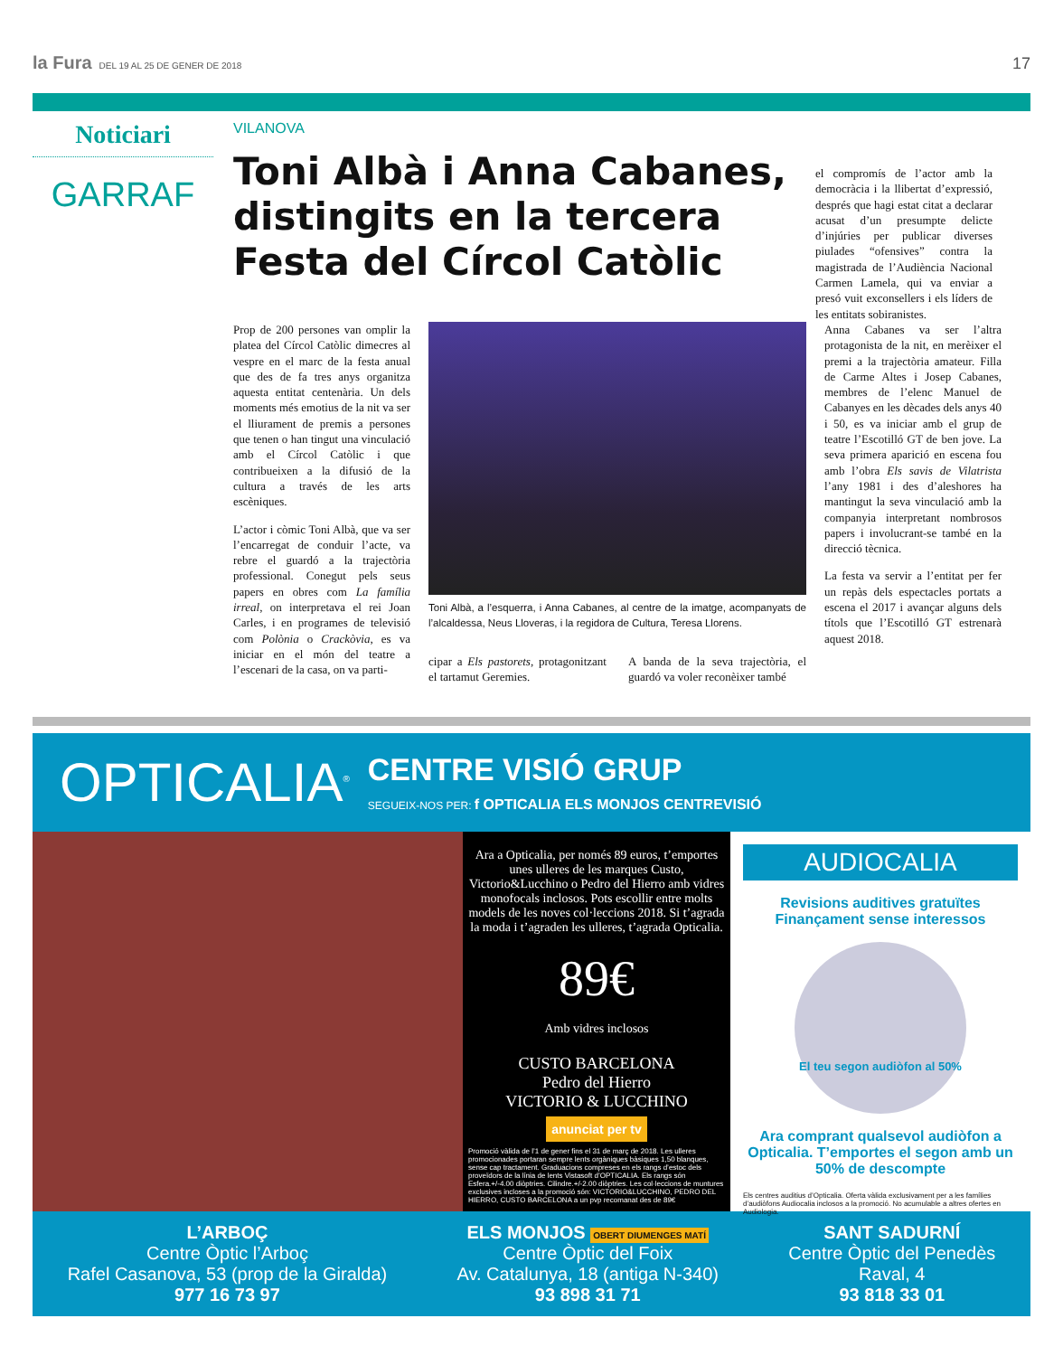la Fura DEL 19 AL 25 DE GENER DE 2018
17
Noticiari
GARRAF
VILANOVA
Toni Albà i Anna Cabanes, distingits en la tercera Festa del Círcol Catòlic
el compromís de l’actor amb la democràcia i la llibertat d’expressió, després que hagi estat citat a declarar acusat d’un presumpte delicte d’injúries per publicar diverses piulades “ofensives” contra la magistrada de l’Audiència Nacional Carmen Lamela, qui va enviar a presó vuit exconsellers i els líders de les entitats sobiranistes.
Prop de 200 persones van omplir la platea del Círcol Catòlic dimecres al vespre en el marc de la festa anual que des de fa tres anys organitza aquesta entitat centenària. Un dels moments més emotius de la nit va ser el lliurament de premis a persones que tenen o han tingut una vinculació amb el Círcol Catòlic i que contribueixen a la difusió de la cultura a través de les arts escèniques.
L’actor i còmic Toni Albà, que va ser l’encarregat de conduir l’acte, va rebre el guardó a la trajectòria professional. Conegut pels seus papers en obres com La família irreal, on interpretava el rei Joan Carles, i en programes de televisió com Polònia o Crackòvia, es va iniciar en el món del teatre a l’escenari de la casa, on va parti-
Toni Albà, a l’esquerra, i Anna Cabanes, al centre de la imatge, acompanyats de l’alcaldessa, Neus Lloveras, i la regidora de Cultura, Teresa Llorens.
cipar a Els pastorets, protagonitzant el tartamut Geremies.
A banda de la seva trajectòria, el guardó va voler reconèixer també
Anna Cabanes va ser l’altra protagonista de la nit, en merèixer el premi a la trajectòria amateur. Filla de Carme Altes i Josep Cabanes, membres de l’elenc Manuel de Cabanyes en les dècades dels anys 40 i 50, es va iniciar amb el grup de teatre l’Escotilló GT de ben jove. La seva primera aparició en escena fou amb l’obra Els savis de Vilatrista l’any 1981 i des d’aleshores ha mantingut la seva vinculació amb la companyia interpretant nombrosos papers i involucrant-se també en la direcció tècnica.
La festa va servir a l’entitat per fer un repàs dels espectacles portats a escena el 2017 i avançar alguns dels títols que l’Escotilló GT estrenarà aquest 2018.
OPTICALIA<sup>®</sup>
CENTRE VISIÓ GRUP
SEGUEIX-NOS PER: f OPTICALIA ELS MONJOS CENTREVISIÓ
Ara a Opticalia, per només 89 euros, t’emportes unes ulleres de les marques Custo, Victorio&Lucchino o Pedro del Hierro amb vidres monofocals inclosos. Pots escollir entre molts models de les noves col·leccions 2018. Si t’agrada la moda i t’agraden les ulleres, t’agrada Opticalia.
89€
Amb vidres inclosos
CUSTO BARCELONA
Pedro del Hierro
VICTORIO & LUCCHINO
anunciat per tv
Promoció vàlida de l’1 de gener fins el 31 de març de 2018. Les ulleres promocionades portaran sempre lents orgàniques bàsiques 1,50 blanques, sense cap tractament. Graduacions compreses en els rangs d’estoc dels proveïdors de la línia de lents Vistasoft d’OPTICALIA. Els rangs són Esfera.+/-4.00 diòptries. Cilindre.+/-2.00 diòptries. Les col·leccions de muntures exclusives incloses a la promoció són: VICTORIO&LUCCHINO, PEDRO DEL HIERRO, CUSTO BARCELONA a un pvp recomanat des de 89€
AUDIOCALIA
Revisions auditives gratuïtes
Finançament sense interessos
El teu segon audiòfon al 50%
Ara comprant qualsevol audiòfon a Opticalia. T’emportes el segon amb un 50% de descompte
Els centres auditius d’Opticalia. Oferta vàlida exclusivament per a les famílies d’audiòfons Audiocalia inclosos a la promoció. No acumulable a altres ofertes en Audiologia.
L’ARBOÇ
Centre Òptic l’Arboç
Rafel Casanova, 53 (prop de la Giralda)
977 16 73 97
ELS MONJOS OBERT DIUMENGES MATÍ
Centre Òptic del Foix
Av. Catalunya, 18 (antiga N-340)
93 898 31 71
SANT SADURNÍ
Centre Òptic del Penedès
Raval, 4
93 818 33 01